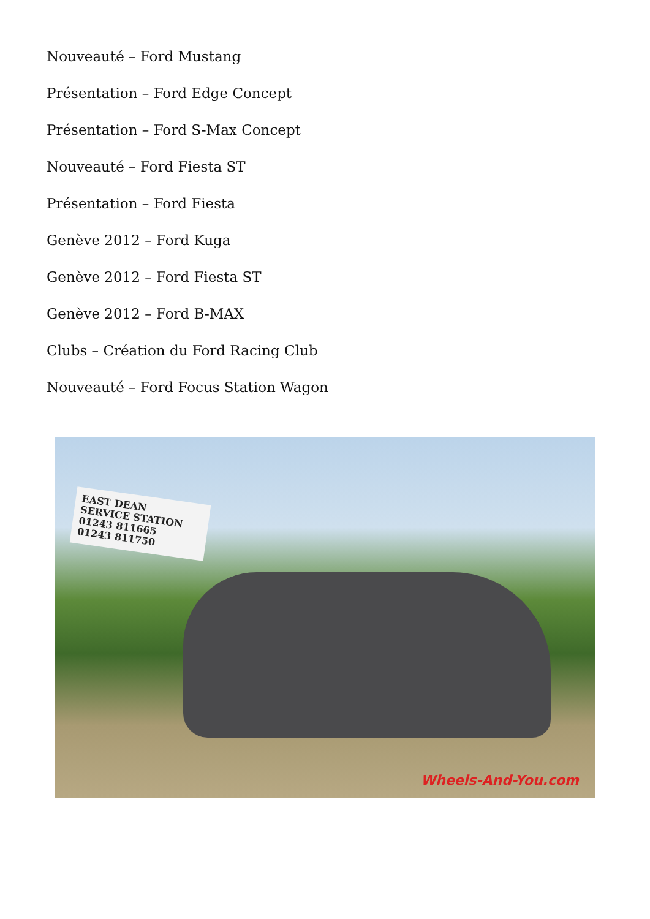Nouveauté – Ford Mustang
Présentation – Ford Edge Concept
Présentation – Ford S-Max Concept
Nouveauté – Ford Fiesta ST
Présentation – Ford Fiesta
Genève 2012 – Ford Kuga
Genève 2012 – Ford Fiesta ST
Genève 2012 – Ford B-MAX
Clubs – Création du Ford Racing Club
Nouveauté – Ford Focus Station Wagon
EAST DEAN
SERVICE STATION
01243 811665
01243 811750
Wheels-And-You.com